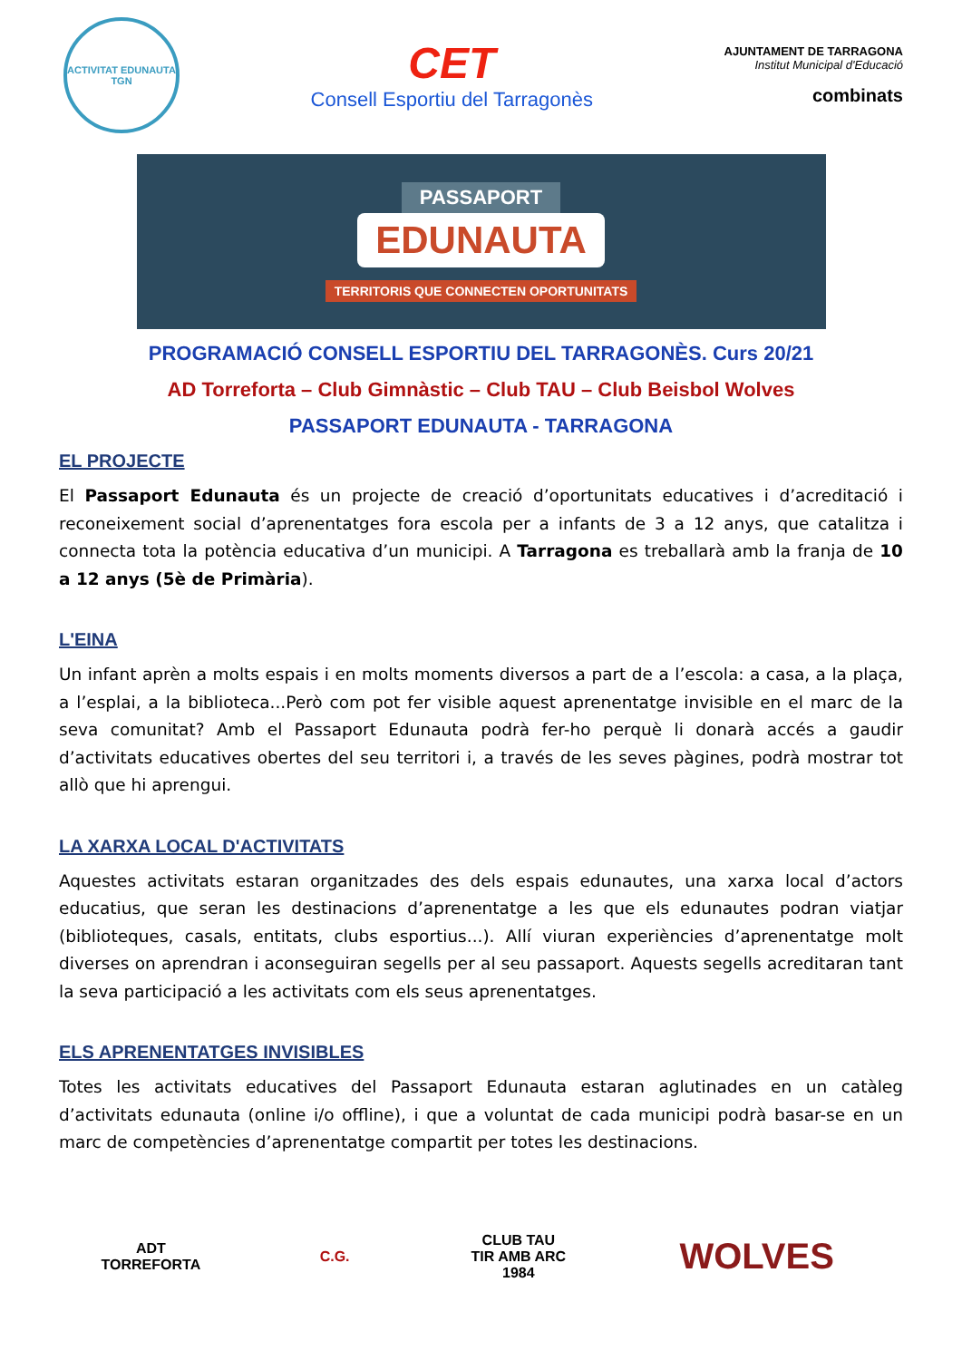ACTIVITAT EDUNAUTA
TGN
CET
Consell Esportiu del Tarragonès
AJUNTAMENT DE TARRAGONA
Institut Municipal d'Educació
combinats
PASSAPORT
EDUNAUTA
TERRITORIS QUE CONNECTEN OPORTUNITATS
PROGRAMACIÓ CONSELL ESPORTIU DEL TARRAGONÈS. Curs 20/21
AD Torreforta – Club Gimnàstic – Club TAU – Club Beisbol Wolves
PASSAPORT EDUNAUTA - TARRAGONA
EL PROJECTE
El Passaport Edunauta és un projecte de creació d’oportunitats educatives i d’acreditació i reconeixement social d’aprenentatges fora escola per a infants de 3 a 12 anys, que catalitza i connecta tota la potència educativa d’un municipi. A Tarragona es treballarà amb la franja de 10 a 12 anys (5è de Primària).
L'EINA
Un infant aprèn a molts espais i en molts moments diversos a part de a l’escola: a casa, a la plaça, a l’esplai, a la biblioteca...Però com pot fer visible aquest aprenentatge invisible en el marc de la seva comunitat? Amb el Passaport Edunauta podrà fer-ho perquè li donarà accés a gaudir d’activitats educatives obertes del seu territori i, a través de les seves pàgines, podrà mostrar tot allò que hi aprengui.
LA XARXA LOCAL D'ACTIVITATS
Aquestes activitats estaran organitzades des dels espais edunautes, una xarxa local d’actors educatius, que seran les destinacions d’aprenentatge a les que els edunautes podran viatjar (biblioteques, casals, entitats, clubs esportius...). Allí viuran experiències d’aprenentatge molt diverses on aprendran i aconseguiran segells per al seu passaport. Aquests segells acreditaran tant la seva participació a les activitats com els seus aprenentatges.
ELS APRENENTATGES INVISIBLES
Totes les activitats educatives del Passaport Edunauta estaran aglutinades en un catàleg d’activitats edunauta (online i/o offline), i que a voluntat de cada municipi podrà basar-se en un marc de competències d’aprenentatge compartit per totes les destinacions.
ADT TORREFORTA
C.G.
CLUB TAU
TIR AMB ARC
1984
WOLVES